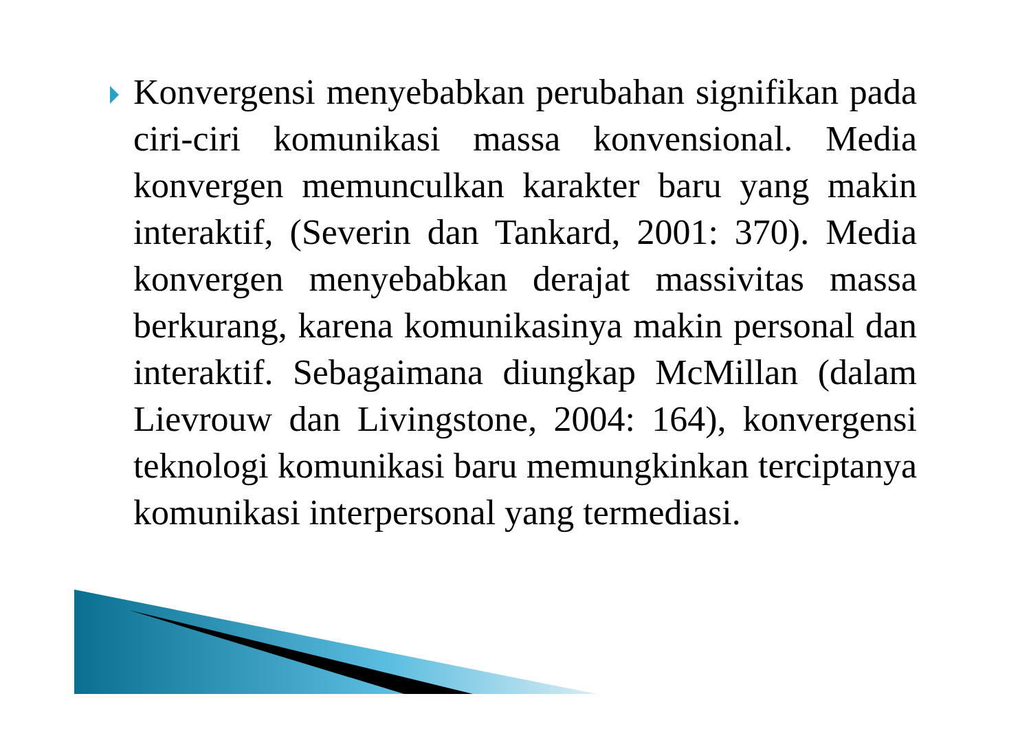Konvergensi menyebabkan perubahan signifikan pada ciri-ciri komunikasi massa konvensional. Media konvergen memunculkan karakter baru yang makin interaktif, (Severin dan Tankard, 2001: 370). Media konvergen menyebabkan derajat massivitas massa berkurang, karena komunikasinya makin personal dan interaktif. Sebagaimana diungkap McMillan (dalam Lievrouw dan Livingstone, 2004: 164), konvergensi teknologi komunikasi baru memungkinkan terciptanya komunikasi interpersonal yang termediasi.